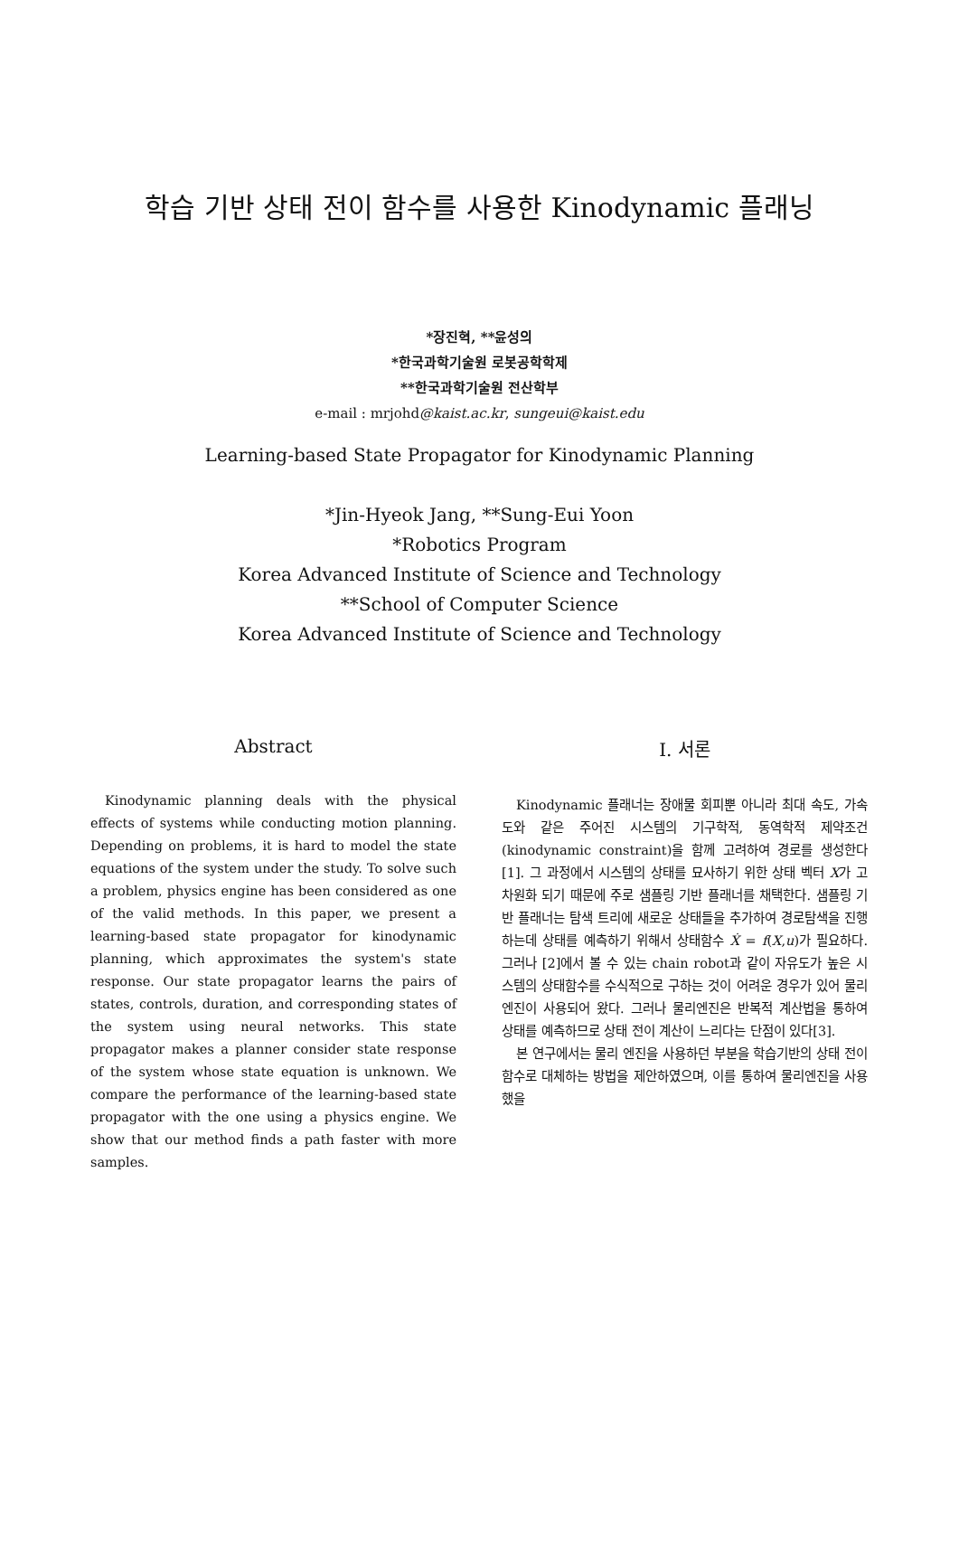학습 기반 상태 전이 함수를 사용한 Kinodynamic 플래닝
*장진혁, **윤성의
*한국과학기술원 로봇공학학제
**한국과학기술원 전산학부
e-mail : mrjohd@kaist.ac.kr, sungeui@kaist.edu
Learning-based State Propagator for Kinodynamic Planning
*Jin-Hyeok Jang, **Sung-Eui Yoon
*Robotics Program
Korea Advanced Institute of Science and Technology
**School of Computer Science
Korea Advanced Institute of Science and Technology
Abstract
Kinodynamic planning deals with the physical effects of systems while conducting motion planning. Depending on problems, it is hard to model the state equations of the system under the study. To solve such a problem, physics engine has been considered as one of the valid methods. In this paper, we present a learning-based state propagator for kinodynamic planning, which approximates the system's state response. Our state propagator learns the pairs of states, controls, duration, and corresponding states of the system using neural networks. This state propagator makes a planner consider state response of the system whose state equation is unknown. We compare the performance of the learning-based state propagator with the one using a physics engine. We show that our method finds a path faster with more samples.
I. 서론
Kinodynamic 플래너는 장애물 회피뿐 아니라 최대 속도, 가속도와 같은 주어진 시스템의 기구학적, 동역학적 제약조건(kinodynamic constraint)을 함께 고려하여 경로를 생성한다[1]. 그 과정에서 시스템의 상태를 묘사하기 위한 상태 벡터 X가 고차원화 되기 때문에 주로 샘플링 기반 플래너를 채택한다. 샘플링 기반 플래너는 탐색 트리에 새로운 상태들을 추가하여 경로탐색을 진행하는데 상태를 예측하기 위해서 상태함수 Ẋ = f(X,u)가 필요하다. 그러나 [2]에서 볼 수 있는 chain robot과 같이 자유도가 높은 시스템의 상태함수를 수식적으로 구하는 것이 어려운 경우가 있어 물리엔진이 사용되어 왔다. 그러나 물리엔진은 반복적 계산법을 통하여 상태를 예측하므로 상태 전이 계산이 느리다는 단점이 있다[3].
본 연구에서는 물리 엔진을 사용하던 부분을 학습기반의 상태 전이 함수로 대체하는 방법을 제안하였으며, 이를 통하여 물리엔진을 사용했을